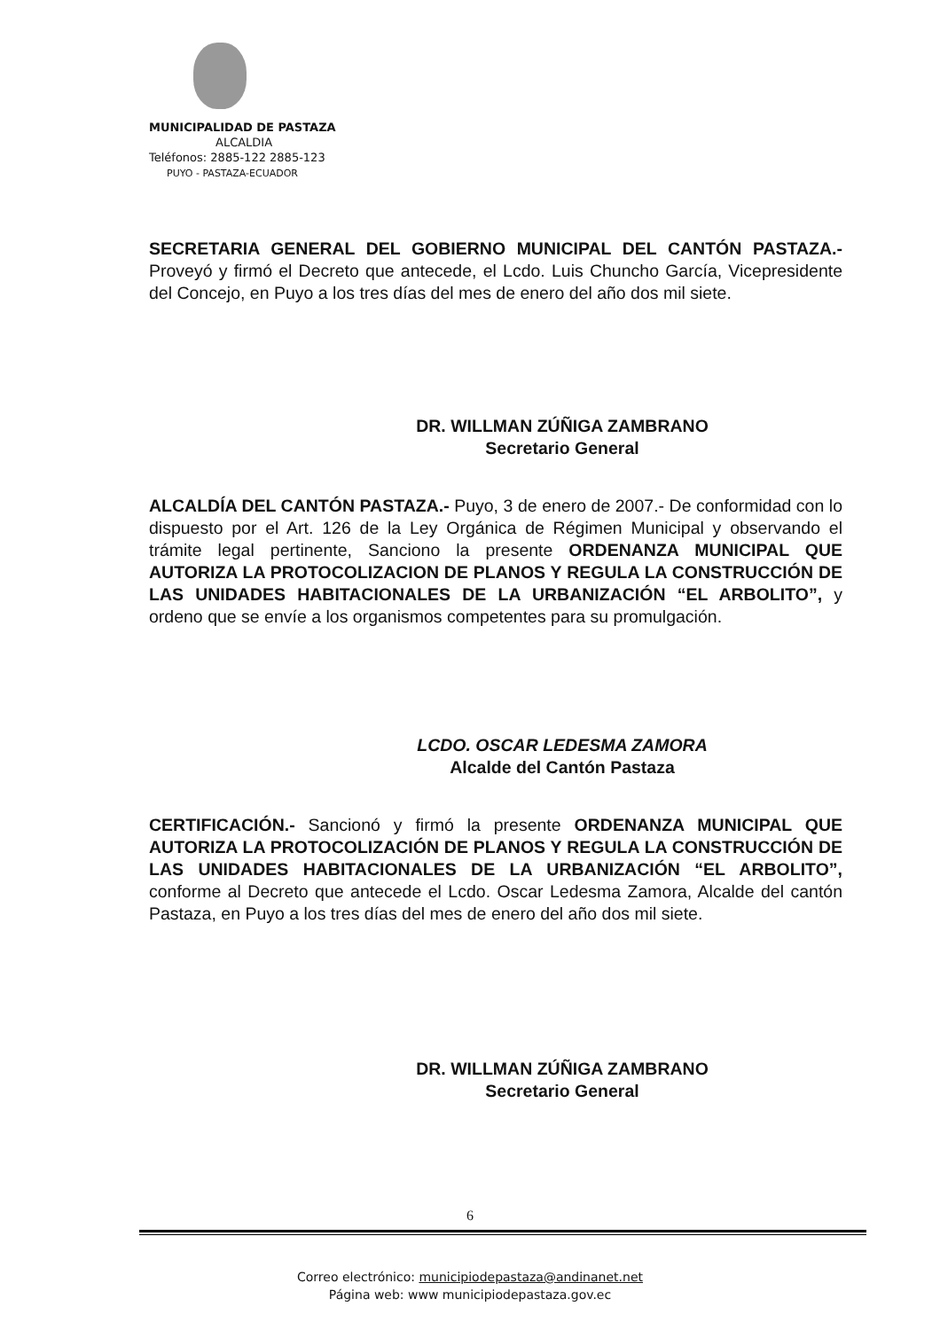MUNICIPALIDAD DE PASTAZA
ALCALDIA
Teléfonos: 2885-122 2885-123
PUYO - PASTAZA-ECUADOR
SECRETARIA GENERAL DEL GOBIERNO MUNICIPAL DEL CANTÓN PASTAZA.- Proveyó y firmó el Decreto que antecede, el Lcdo. Luis Chuncho García, Vicepresidente del Concejo, en Puyo a los tres días del mes de enero del año dos mil siete.
DR. WILLMAN ZÚÑIGA ZAMBRANO
Secretario General
ALCALDÍA DEL CANTÓN PASTAZA.- Puyo, 3 de enero de 2007.- De conformidad con lo dispuesto por el Art. 126 de la Ley Orgánica de Régimen Municipal y observando el trámite legal pertinente, Sanciono la presente ORDENANZA MUNICIPAL QUE AUTORIZA LA PROTOCOLIZACION DE PLANOS Y REGULA LA CONSTRUCCIÓN DE LAS UNIDADES HABITACIONALES DE LA URBANIZACIÓN “EL ARBOLITO”, y ordeno que se envíe a los organismos competentes para su promulgación.
LCDO. OSCAR LEDESMA ZAMORA
Alcalde del Cantón Pastaza
CERTIFICACIÓN.- Sancionó y firmó la presente ORDENANZA MUNICIPAL QUE AUTORIZA LA PROTOCOLIZACIÓN DE PLANOS Y REGULA LA CONSTRUCCIÓN DE LAS UNIDADES HABITACIONALES DE LA URBANIZACIÓN “EL ARBOLITO”, conforme al Decreto que antecede el Lcdo. Oscar Ledesma Zamora, Alcalde del cantón Pastaza, en Puyo a los tres días del mes de enero del año dos mil siete.
DR. WILLMAN ZÚÑIGA ZAMBRANO
Secretario General
6
Correo electrónico: municipiodepastaza@andinanet.net
Página web: www municipiodepastaza.gov.ec